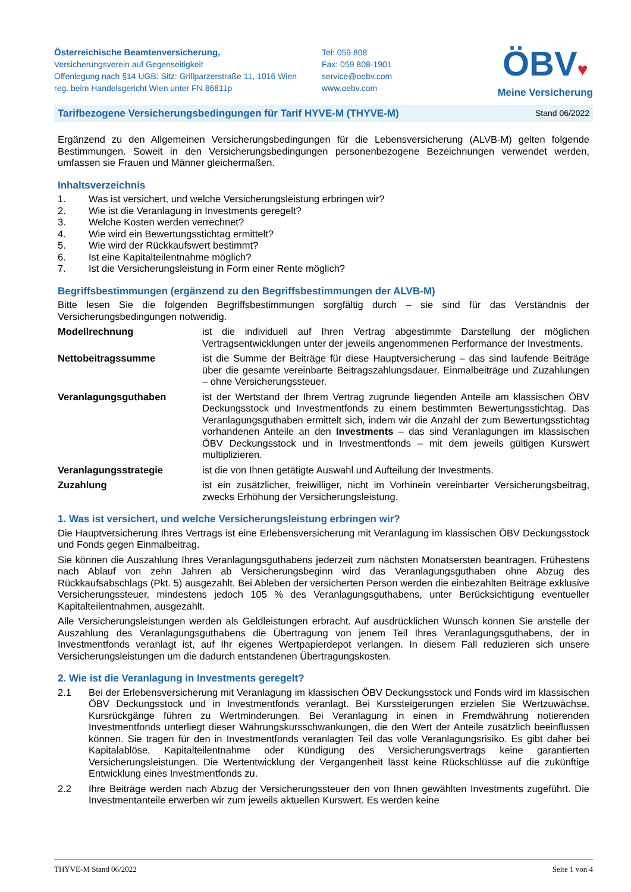Österreichische Beamtenversicherung,
Versicherungsverein auf Gegenseitigkeit
Offenlegung nach §14 UGB: Sitz: Grillparzerstraße 11, 1016 Wien
reg. beim Handelsgericht Wien unter FN 86811p
Tel: 059 808
Fax: 059 808-1901
service@oebv.com
www.oebv.com
ÖBV♥
Meine Versicherung
Tarifbezogene Versicherungsbedingungen für Tarif HYVE-M (THYVE-M) Stand 06/2022
Ergänzend zu den Allgemeinen Versicherungsbedingungen für die Lebensversicherung (ALVB-M) gelten folgende Bestimmungen. Soweit in den Versicherungsbedingungen personenbezogene Bezeichnungen verwendet werden, umfassen sie Frauen und Männer gleichermaßen.
Inhaltsverzeichnis
1. Was ist versichert, und welche Versicherungsleistung erbringen wir?
2. Wie ist die Veranlagung in Investments geregelt?
3. Welche Kosten werden verrechnet?
4. Wie wird ein Bewertungsstichtag ermittelt?
5. Wie wird der Rückkaufswert bestimmt?
6. Ist eine Kapitalteilentnahme möglich?
7. Ist die Versicherungsleistung in Form einer Rente möglich?
Begriffsbestimmungen (ergänzend zu den Begriffsbestimmungen der ALVB-M)
Bitte lesen Sie die folgenden Begriffsbestimmungen sorgfältig durch – sie sind für das Verständnis der Versicherungsbedingungen notwendig.
Modellrechnung ist die individuell auf Ihren Vertrag abgestimmte Darstellung der möglichen Vertragsentwicklungen unter der jeweils angenommenen Performance der Investments.
Nettobeitragssumme ist die Summe der Beiträge für diese Hauptversicherung – das sind laufende Beiträge über die gesamte vereinbarte Beitragszahlungsdauer, Einmalbeiträge und Zuzahlungen – ohne Versicherungssteuer.
Veranlagungsguthaben ist der Wertstand der Ihrem Vertrag zugrunde liegenden Anteile am klassischen ÖBV Deckungsstock und Investmentfonds zu einem bestimmten Bewertungsstichtag. Das Veranlagungsguthaben ermittelt sich, indem wir die Anzahl der zum Bewertungsstichtag vorhandenen Anteile an den Investments – das sind Veranlagungen im klassischen ÖBV Deckungsstock und in Investmentfonds – mit dem jeweils gültigen Kurswert multiplizieren.
Veranlagungsstrategie ist die von Ihnen getätigte Auswahl und Aufteilung der Investments.
Zuzahlung ist ein zusätzlicher, freiwilliger, nicht im Vorhinein vereinbarter Versicherungsbeitrag, zwecks Erhöhung der Versicherungsleistung.
1. Was ist versichert, und welche Versicherungsleistung erbringen wir?
Die Hauptversicherung Ihres Vertrags ist eine Erlebensversicherung mit Veranlagung im klassischen ÖBV Deckungsstock und Fonds gegen Einmalbeitrag.
Sie können die Auszahlung Ihres Veranlagungsguthabens jederzeit zum nächsten Monatsersten beantragen. Frühestens nach Ablauf von zehn Jahren ab Versicherungsbeginn wird das Veranlagungsguthaben ohne Abzug des Rückkaufsabschlags (Pkt. 5) ausgezahlt. Bei Ableben der versicherten Person werden die einbezahlten Beiträge exklusive Versicherungssteuer, mindestens jedoch 105 % des Veranlagungsguthabens, unter Berücksichtigung eventueller Kapitalteilentnahmen, ausgezahlt.
Alle Versicherungsleistungen werden als Geldleistungen erbracht. Auf ausdrücklichen Wunsch können Sie anstelle der Auszahlung des Veranlagungsguthabens die Übertragung von jenem Teil Ihres Veranlagungsguthabens, der in Investmentfonds veranlagt ist, auf Ihr eigenes Wertpapierdepot verlangen. In diesem Fall reduzieren sich unsere Versicherungsleistungen um die dadurch entstandenen Übertragungskosten.
2. Wie ist die Veranlagung in Investments geregelt?
2.1 Bei der Erlebensversicherung mit Veranlagung im klassischen ÖBV Deckungsstock und Fonds wird im klassischen ÖBV Deckungsstock und in Investmentfonds veranlagt. Bei Kurssteigerungen erzielen Sie Wertzuwächse, Kursrückgänge führen zu Wertminderungen. Bei Veranlagung in einen in Fremdwährung notierenden Investmentfonds unterliegt dieser Währungskursschwankungen, die den Wert der Anteile zusätzlich beeinflussen können. Sie tragen für den in Investmentfonds veranlagten Teil das volle Veranlagungsrisiko. Es gibt daher bei Kapitalablöse, Kapitalteilentnahme oder Kündigung des Versicherungsvertrags keine garantierten Versicherungsleistungen. Die Wertentwicklung der Vergangenheit lässt keine Rückschlüsse auf die zukünftige Entwicklung eines Investmentfonds zu.
2.2 Ihre Beiträge werden nach Abzug der Versicherungssteuer den von Ihnen gewählten Investments zugeführt. Die Investmentanteile erwerben wir zum jeweils aktuellen Kurswert. Es werden keine
THYVE-M Stand 06/2022 Seite 1 von 4